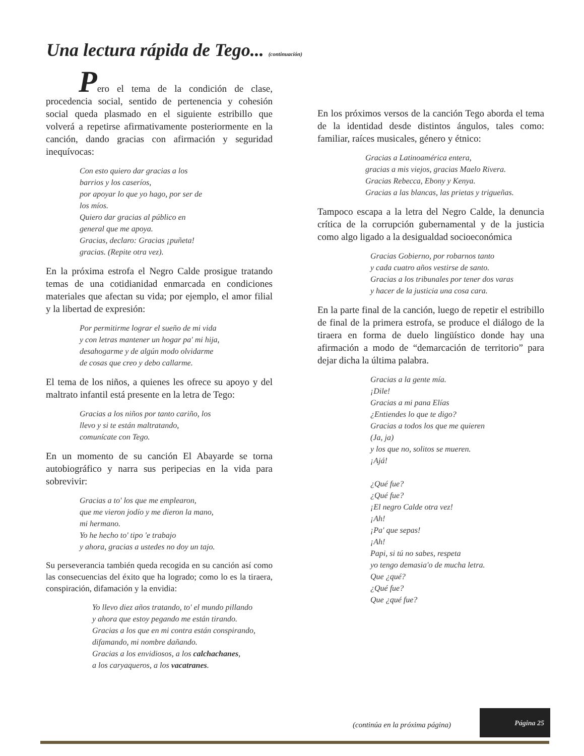Una lectura rápida de Tego... (continuación)
Pero el tema de la condición de clase, procedencia social, sentido de pertenencia y cohesión social queda plasmado en el siguiente estribillo que volverá a repetirse afirmativamente posteriormente en la canción, dando gracias con afirmación y seguridad inequívocas:
Con esto quiero dar gracias a los
barrios y los caseríos,
por apoyar lo que yo hago, por ser de
los míos.
Quiero dar gracias al público en
general que me apoya.
Gracias, declaro: Gracias ¡puñeta!
gracias. (Repite otra vez).
En la próxima estrofa el Negro Calde prosigue tratando temas de una cotidianidad enmarcada en condiciones materiales que afectan su vida; por ejemplo, el amor filial y la libertad de expresión:
Por permitirme lograr el sueño de mi vida
y con letras mantener un hogar pa' mi hija,
desahogarme y de algún modo olvidarme
de cosas que creo y debo callarme.
El tema de los niños, a quienes les ofrece su apoyo y del maltrato infantil está presente en la letra de Tego:
Gracias a los niños por tanto cariño, los
llevo y si te están maltratando,
comunícate con Tego.
En un momento de su canción El Abayarde se torna autobiográfico y narra sus peripecias en la vida para sobrevivir:
Gracias a to' los que me emplearon,
que me vieron jodío y me dieron la mano,
mi hermano.
Yo he hecho to' tipo 'e trabajo
y ahora, gracias a ustedes no doy un tajo.
Su perseverancia también queda recogida en su canción así como las consecuencias del éxito que ha logrado; como lo es la tiraera, conspiración, difamación y la envidia:
Yo llevo diez años tratando, to' el mundo pillando
y ahora que estoy pegando me están tirando.
Gracias a los que en mi contra están conspirando,
difamando, mi nombre dañando.
Gracias a los envidiosos, a los calchachanes,
a los caryaqueros, a los vacatranes.
En los próximos versos de la canción Tego aborda el tema de la identidad desde distintos ángulos, tales como: familiar, raíces musicales, género y étnico:
Gracias a Latinoamérica entera,
gracias a mis viejos, gracias Maelo Rivera.
Gracias Rebecca, Ebony y Kenya.
Gracias a las blancas, las prietas y trigueñas.
Tampoco escapa a la letra del Negro Calde, la denuncia crítica de la corrupción gubernamental y de la justicia como algo ligado a la desigualdad socioeconómica
Gracias Gobierno, por robarnos tanto
y cada cuatro años vestirse de santo.
Gracias a los tribunales por tener dos varas
y hacer de la justicia una cosa cara.
En la parte final de la canción, luego de repetir el estribillo de final de la primera estrofa, se produce el diálogo de la tiraera en forma de duelo lingüístico donde hay una afirmación a modo de “demarcación de territorio” para dejar dicha la última palabra.
Gracias a la gente mía.
¡Dile!
Gracias a mi pana Elías
¿Entiendes lo que te digo?
Gracias a todos los que me quieren
(Ja, ja)
y los que no, solitos se mueren.
¡Ajá!
¿Qué fue?
¿Qué fue?
¡El negro Calde otra vez!
¡Ah!
¡Pa' que sepas!
¡Ah!
Papi, si tú no sabes, respeta
yo tengo demasia'o de mucha letra.
Que ¿qué?
¿Qué fue?
Que ¿qué fue?
(continúa en la próxima página)
Página 25